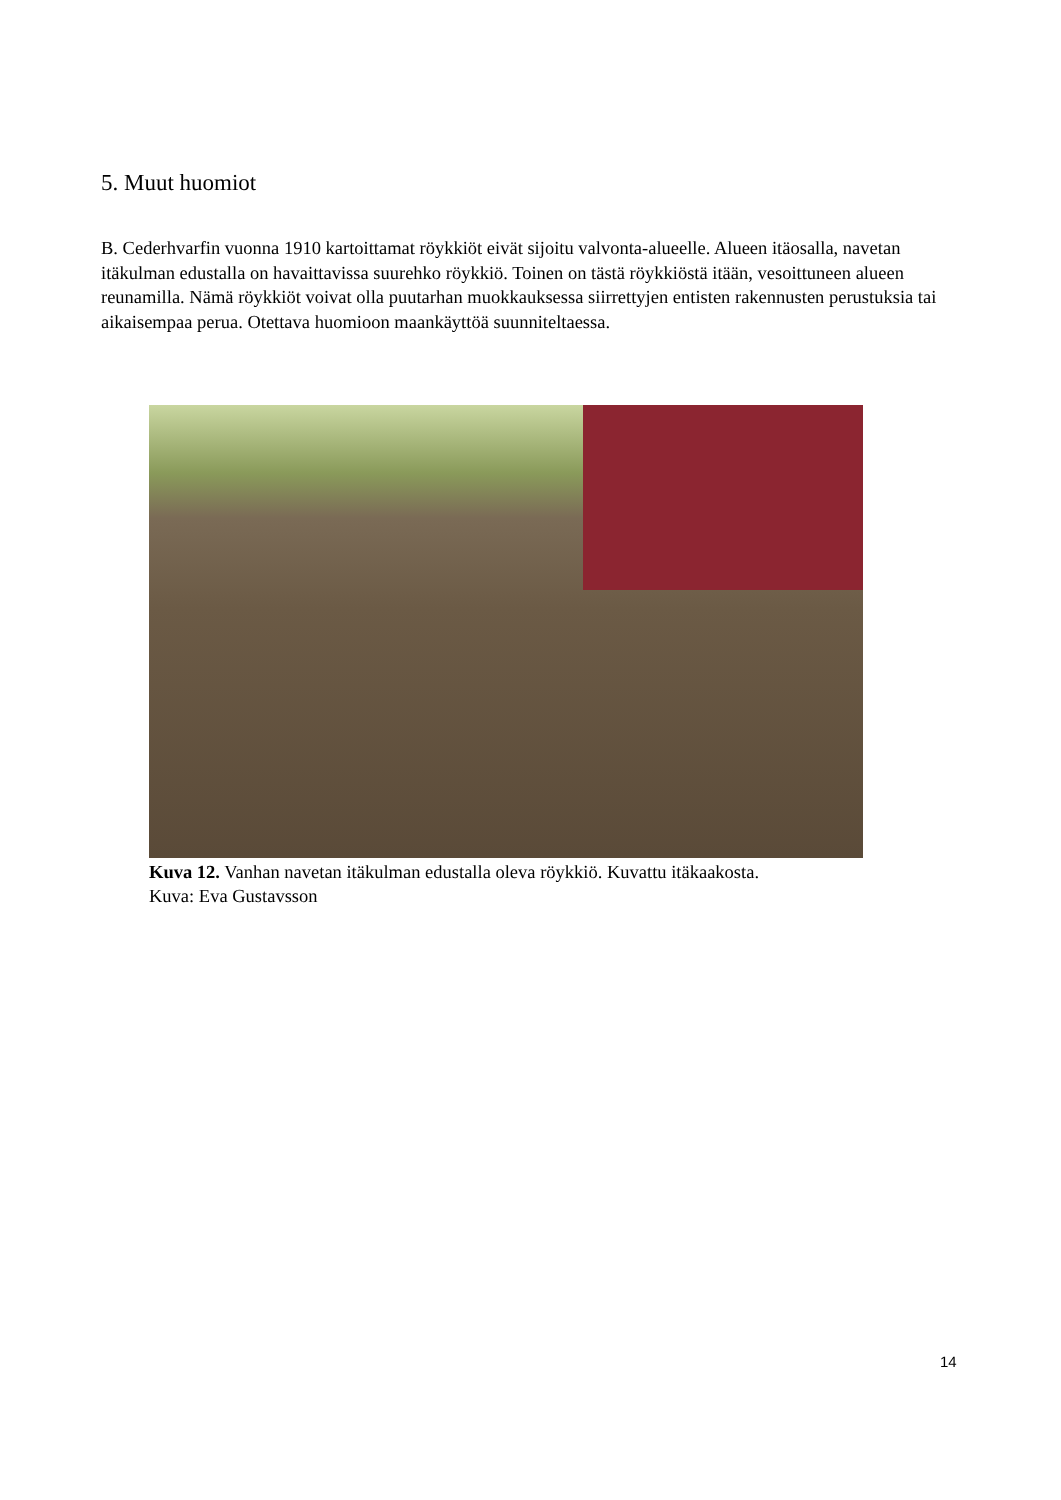5. Muut huomiot
B. Cederhvarfin vuonna 1910 kartoittamat röykkiöt eivät sijoitu valvonta-alueelle. Alueen itäosalla, navetan itäkulman edustalla on havaittavissa suurehko röykkiö. Toinen on tästä röykkiöstä itään, vesoittuneen alueen reunamilla. Nämä röykkiöt voivat olla puutarhan muokkauksessa siirrettyjen entisten rakennusten perustuksia tai aikaisempaa perua. Otettava huomioon maankäyttöä suunniteltaessa.
Kuva 12. Vanhan navetan itäkulman edustalla oleva röykkiö. Kuvattu itäkaakosta.
Kuva: Eva Gustavsson
14